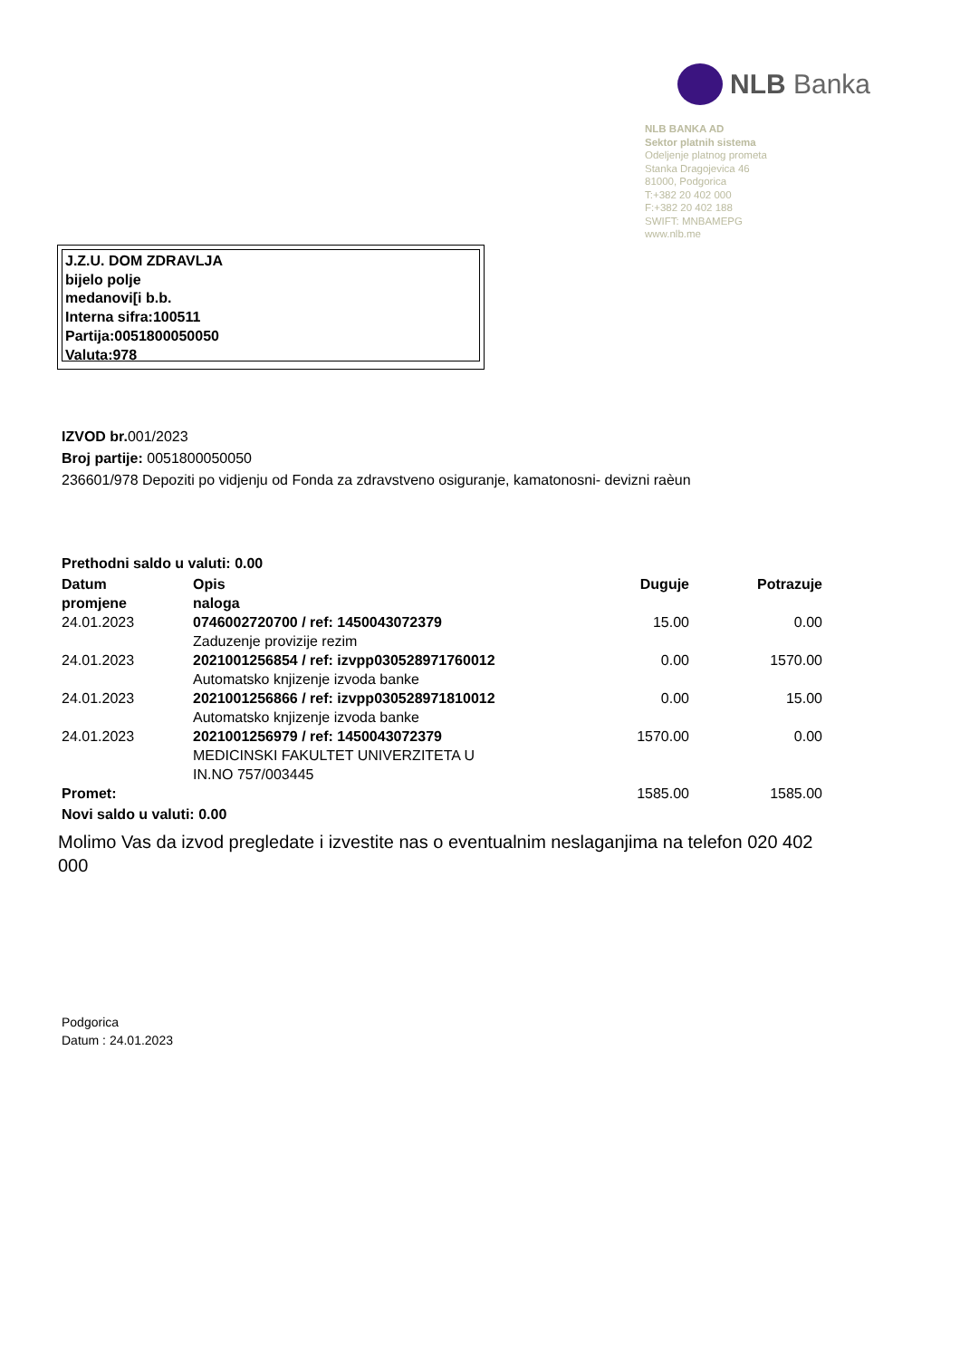NLB Banka
NLB BANKA AD
Sektor platnih sistema
Odeljenje platnog prometa
Stanka Dragojevica 46
81000, Podgorica
T:+382 20 402 000
F:+382 20 402 188
SWIFT: MNBAMEPG
www.nlb.me
J.Z.U. DOM ZDRAVLJA
bijelo polje
medanovi[i b.b.
Interna sifra:100511
Partija:0051800050050
Valuta:978
IZVOD br. 001/2023
Broj partije: 0051800050050
236601/978 Depoziti po vidjenju od Fonda za zdravstveno osiguranje, kamatonosni- devizni raèun
Prethodni saldo u valuti: 0.00
| Datum promjene | Opis naloga | Duguje | Potrazuje |
| --- | --- | --- | --- |
| 24.01.2023 | 0746002720700 / ref: 1450043072379 Zaduzenje provizije rezim | 15.00 | 0.00 |
| 24.01.2023 | 2021001256854 / ref: izvpp030528971760012 Automatsko knjizenje izvoda banke | 0.00 | 1570.00 |
| 24.01.2023 | 2021001256866 / ref: izvpp030528971810012 Automatsko knjizenje izvoda banke | 0.00 | 15.00 |
| 24.01.2023 | 2021001256979 / ref: 1450043072379 MEDICINSKI FAKULTET UNIVERZITETA U IN.NO 757/003445 | 1570.00 | 0.00 |
| Promet: | | 1585.00 | 1585.00 |
Novi saldo u valuti: 0.00
Molimo Vas da izvod pregledate i izvestite nas o eventualnim neslaganjima na telefon 020 402 000
Podgorica
Datum : 24.01.2023